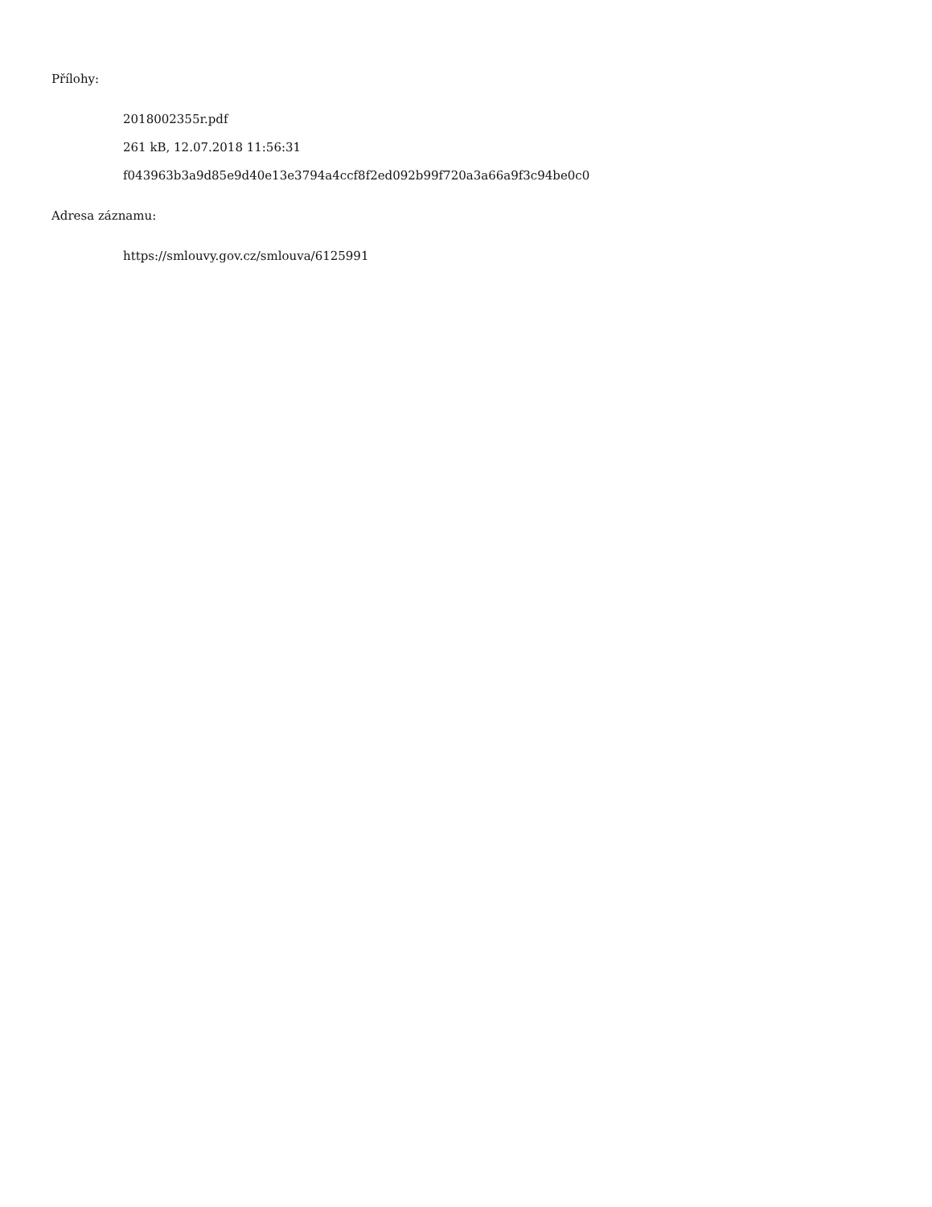Přílohy:
2018002355r.pdf
261 kB, 12.07.2018 11:56:31
f043963b3a9d85e9d40e13e3794a4ccf8f2ed092b99f720a3a66a9f3c94be0c0
Adresa záznamu:
https://smlouvy.gov.cz/smlouva/6125991